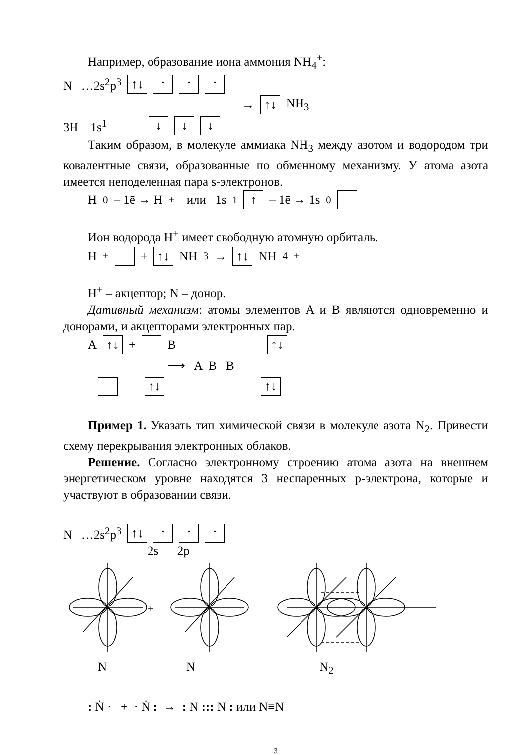Например, образование иона аммония NH<sub>4</sub><sup>+</sup>:
N …2s<sup>2</sup>p<sup>3</sup> ↑↓ ↑ ↑ ↑
→ ↑↓ NH<sub>3</sub>
3H 1s<sup>1</sup> ↓ ↓ ↓
Таким образом, в молекуле аммиака NH<sub>3</sub> между азотом и водородом три ковалентные связи, образованные по обменному механизму. У атома азота имеется неподеленная пара s-электронов.
H<sup>0</sup> – 1ē → H<sup>+</sup> или 1s<sup>1</sup> ↑ – 1ē → 1s<sup>0</sup>
Ион водорода H<sup>+</sup> имеет свободную атомную орбиталь.
H<sup>+</sup> + ↑↓ NH<sub>3</sub> → ↑↓ NH<sub>4</sub><sup>+</sup>
H<sup>+</sup> – акцептор; N – донор.
Дативный механизм: атомы элементов A и B являются одновременно и донорами, и акцепторами электронных пар.
A ↑↓ + B ↑↓
⟶ A B B
↑↓ ↑↓
Пример 1. Указать тип химической связи в молекуле азота N<sub>2</sub>. Привести схему перекрывания электронных облаков.
Решение. Согласно электронному строению атома азота на внешнем энергетическом уровне находятся 3 неспаренных p-электрона, которые и участвуют в образовании связи.
N …2s<sup>2</sup>p<sup>3</sup> ↑↓ ↑ ↑ ↑
2s 2p
+
N N N<sub>2</sub>
: Ṅ · + · Ṅ : → : N ::: N : или N≡N
3